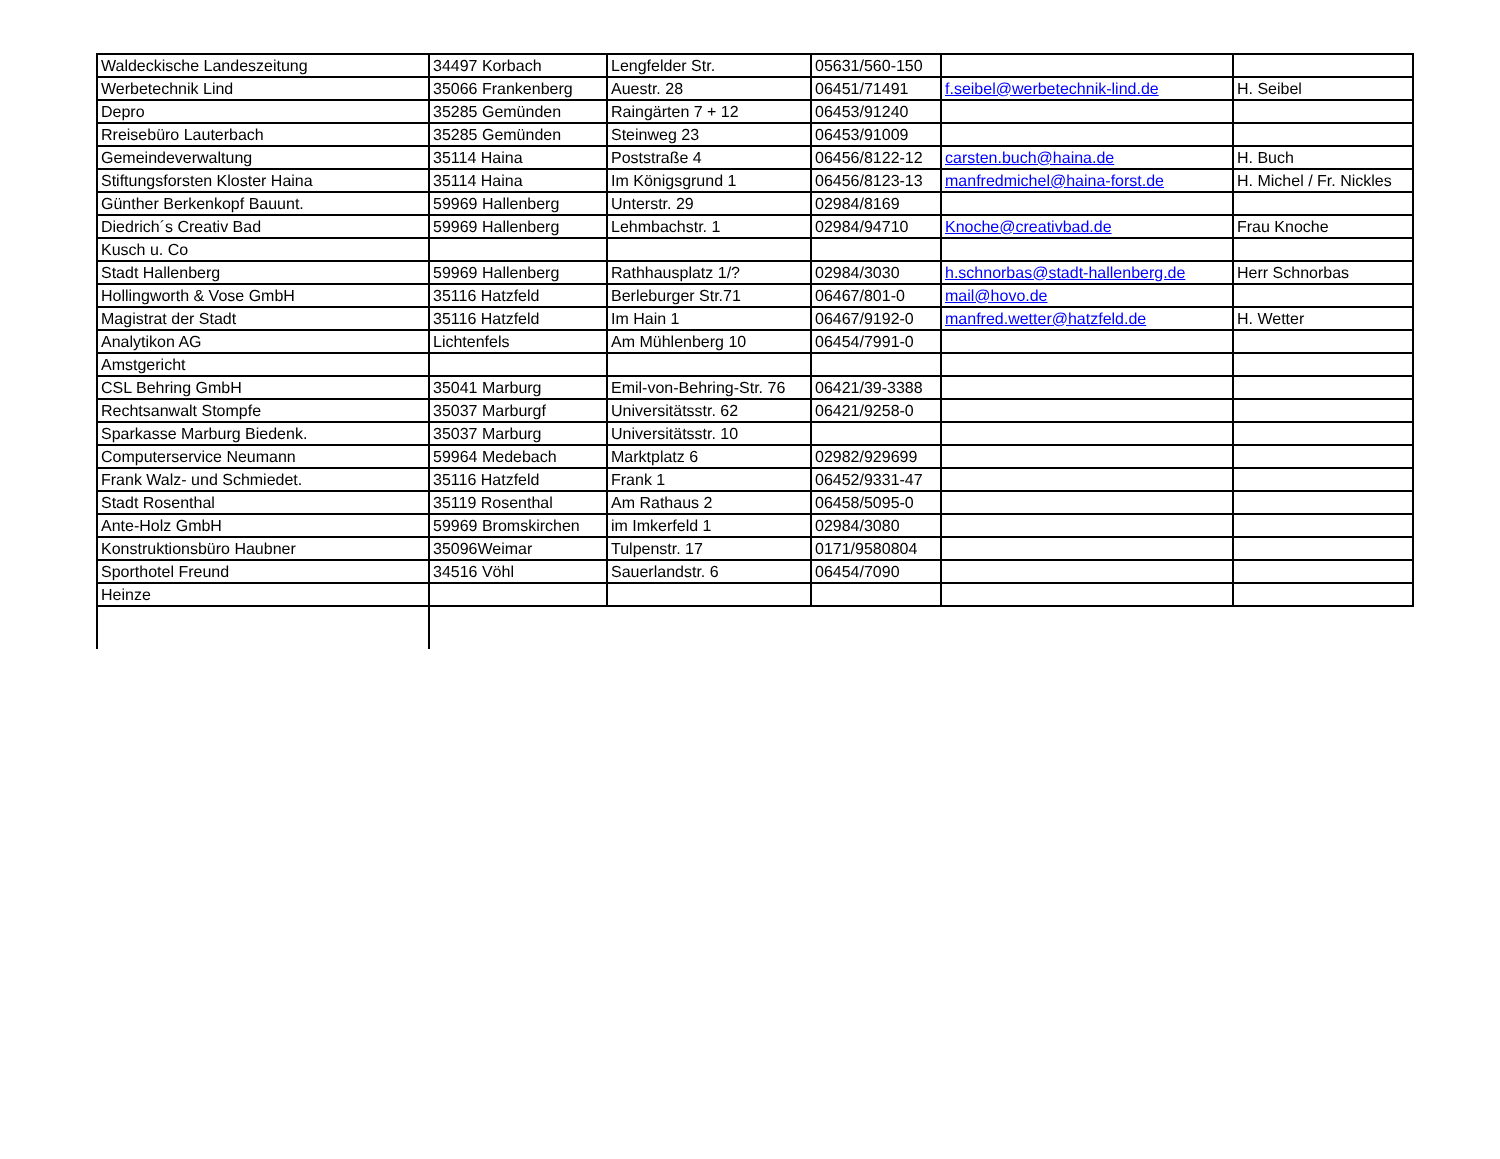| Waldeckische Landeszeitung | 34497 Korbach | Lengfelder Str. | 05631/560-150 | | |
| Werbetechnik Lind | 35066 Frankenberg | Auestr. 28 | 06451/71491 | f.seibel@werbetechnik-lind.de | H. Seibel |
| Depro | 35285 Gemünden | Raingärten 7 + 12 | 06453/91240 | | |
| Rreisebüro Lauterbach | 35285 Gemünden | Steinweg 23 | 06453/91009 | | |
| Gemeindeverwaltung | 35114 Haina | Poststraße 4 | 06456/8122-12 | carsten.buch@haina.de | H. Buch |
| Stiftungsforsten Kloster Haina | 35114 Haina | Im Königsgrund 1 | 06456/8123-13 | manfredmichel@haina-forst.de | H. Michel / Fr. Nickles |
| Günther Berkenkopf Bauunt. | 59969 Hallenberg | Unterstr. 29 | 02984/8169 | | |
| Diedrich´s Creativ Bad | 59969 Hallenberg | Lehmbachstr. 1 | 02984/94710 | Knoche@creativbad.de | Frau Knoche |
| Kusch u. Co | | | | | |
| Stadt Hallenberg | 59969 Hallenberg | Rathhausplatz 1/? | 02984/3030 | h.schnorbas@stadt-hallenberg.de | Herr Schnorbas |
| Hollingworth & Vose GmbH | 35116 Hatzfeld | Berleburger Str.71 | 06467/801-0 | mail@hovo.de | |
| Magistrat der Stadt | 35116 Hatzfeld | Im Hain 1 | 06467/9192-0 | manfred.wetter@hatzfeld.de | H. Wetter |
| Analytikon AG | Lichtenfels | Am Mühlenberg 10 | 06454/7991-0 | | |
| Amstgericht | | | | | |
| CSL Behring GmbH | 35041 Marburg | Emil-von-Behring-Str. 76 | 06421/39-3388 | | |
| Rechtsanwalt Stompfe | 35037 Marburgf | Universitätsstr. 62 | 06421/9258-0 | | |
| Sparkasse Marburg Biedenk. | 35037 Marburg | Universitätsstr. 10 | | | |
| Computerservice Neumann | 59964 Medebach | Marktplatz 6 | 02982/929699 | | |
| Frank Walz- und Schmiedet. | 35116 Hatzfeld | Frank 1 | 06452/9331-47 | | |
| Stadt Rosenthal | 35119 Rosenthal | Am Rathaus 2 | 06458/5095-0 | | |
| Ante-Holz GmbH | 59969 Bromskirchen | im Imkerfeld 1 | 02984/3080 | | |
| Konstruktionsbüro Haubner | 35096Weimar | Tulpenstr. 17 | 0171/9580804 | | |
| Sporthotel Freund | 34516 Vöhl | Sauerlandstr. 6 | 06454/7090 | | |
| Heinze | | | | | |